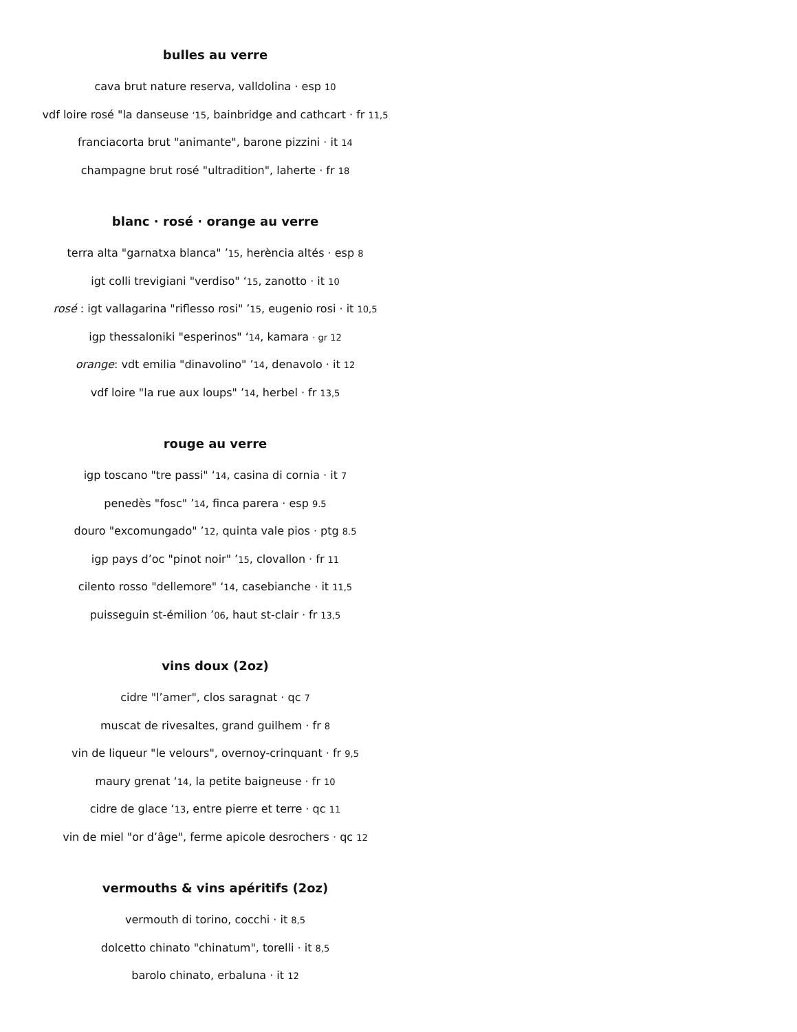bulles au verre
cava brut nature reserva, valldolina · esp 10
vdf loire rosé "la danseuse ‘15, bainbridge and cathcart · fr 11,5
franciacorta brut "animante", barone pizzini · it 14
champagne brut rosé "ultradition", laherte · fr 18
blanc · rosé · orange au verre
terra alta "garnatxa blanca" ’15, herència altés · esp 8
igt colli trevigiani "verdiso" ‘15, zanotto · it 10
rosé : igt vallagarina "riflesso rosi" ’15, eugenio rosi · it 10,5
igp thessaloniki "esperinos" ‘14, kamara · gr 12
orange: vdt emilia "dinavolino" ’14, denavolo · it 12
vdf loire "la rue aux loups" ’14, herbel · fr 13,5
rouge au verre
igp toscano "tre passi" ‘14, casina di cornia · it 7
penedès "fosc" ’14, finca parera · esp 9.5
douro "excomungado" ’12, quinta vale pios · ptg 8.5
igp pays d’oc "pinot noir" ’15, clovallon · fr 11
cilento rosso "dellemore" ‘14, casebianche · it 11,5
puisseguin st-émilion ’06, haut st-clair · fr 13,5
vins doux (2oz)
cidre "l’amer", clos saragnat · qc 7
muscat de rivesaltes, grand guilhem · fr 8
vin de liqueur "le velours", overnoy-crinquant · fr 9,5
maury grenat ‘14, la petite baigneuse · fr 10
cidre de glace ‘13, entre pierre et terre · qc 11
vin de miel "or d’âge", ferme apicole desrochers · qc 12
vermouths & vins apéritifs (2oz)
vermouth di torino, cocchi · it 8,5
dolcetto chinato "chinatum", torelli · it 8,5
barolo chinato, erbaluna · it 12